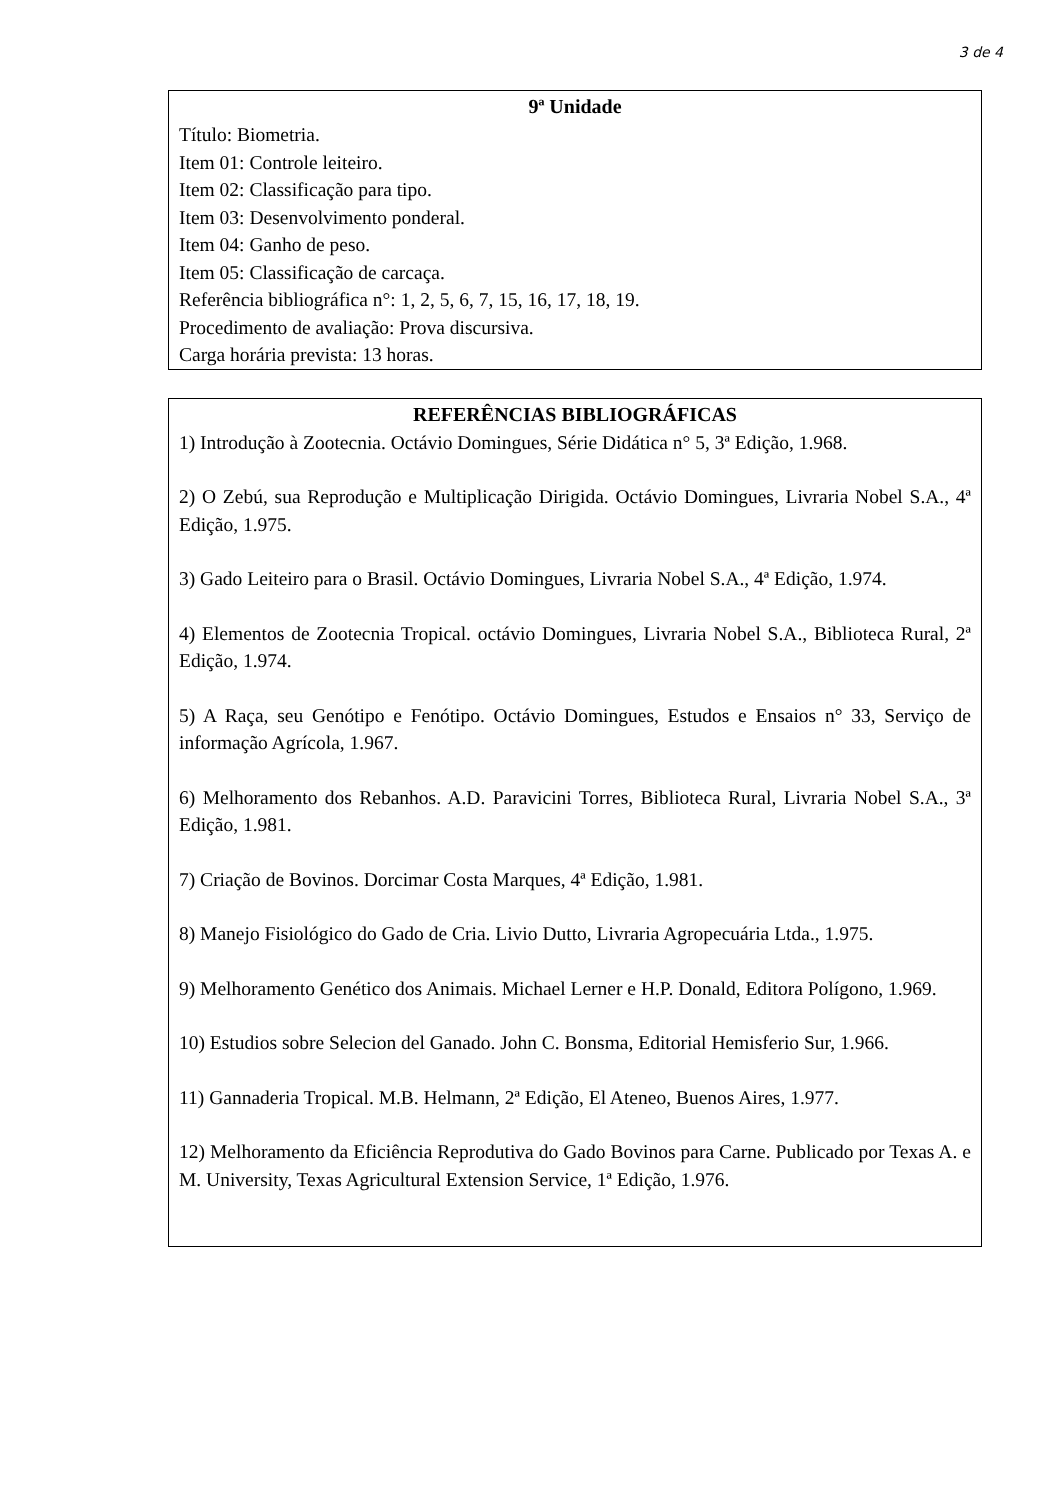3 de 4
9ª Unidade
Título: Biometria.
Item 01: Controle leiteiro.
Item 02: Classificação para tipo.
Item 03: Desenvolvimento ponderal.
Item 04: Ganho de peso.
Item 05: Classificação de carcaça.
Referência bibliográfica n°: 1, 2, 5, 6, 7, 15, 16, 17, 18, 19.
Procedimento de avaliação: Prova discursiva.
Carga horária prevista: 13 horas.
REFERÊNCIAS BIBLIOGRÁFICAS
1) Introdução à Zootecnia. Octávio Domingues, Série Didática n° 5, 3ª Edição, 1.968.
2) O Zebú, sua Reprodução e Multiplicação Dirigida. Octávio Domingues, Livraria Nobel S.A., 4ª Edição, 1.975.
3) Gado Leiteiro para o Brasil. Octávio Domingues, Livraria Nobel S.A., 4ª Edição, 1.974.
4) Elementos de Zootecnia Tropical. octávio Domingues, Livraria Nobel S.A., Biblioteca Rural, 2ª Edição, 1.974.
5) A Raça, seu Genótipo e Fenótipo. Octávio Domingues, Estudos e Ensaios n° 33, Serviço de informação Agrícola, 1.967.
6) Melhoramento dos Rebanhos. A.D. Paravicini Torres, Biblioteca Rural, Livraria Nobel S.A., 3ª Edição, 1.981.
7) Criação de Bovinos. Dorcimar Costa Marques, 4ª Edição, 1.981.
8) Manejo Fisiológico do Gado de Cria. Livio Dutto, Livraria Agropecuária Ltda., 1.975.
9) Melhoramento Genético dos Animais. Michael Lerner e H.P. Donald, Editora Polígono, 1.969.
10) Estudios sobre Selecion del Ganado. John C. Bonsma, Editorial Hemisferio Sur, 1.966.
11) Gannaderia Tropical. M.B. Helmann, 2ª Edição, El Ateneo, Buenos Aires, 1.977.
12) Melhoramento da Eficiência Reprodutiva do Gado Bovinos para Carne. Publicado por Texas A. e M. University, Texas Agricultural Extension Service, 1ª Edição, 1.976.